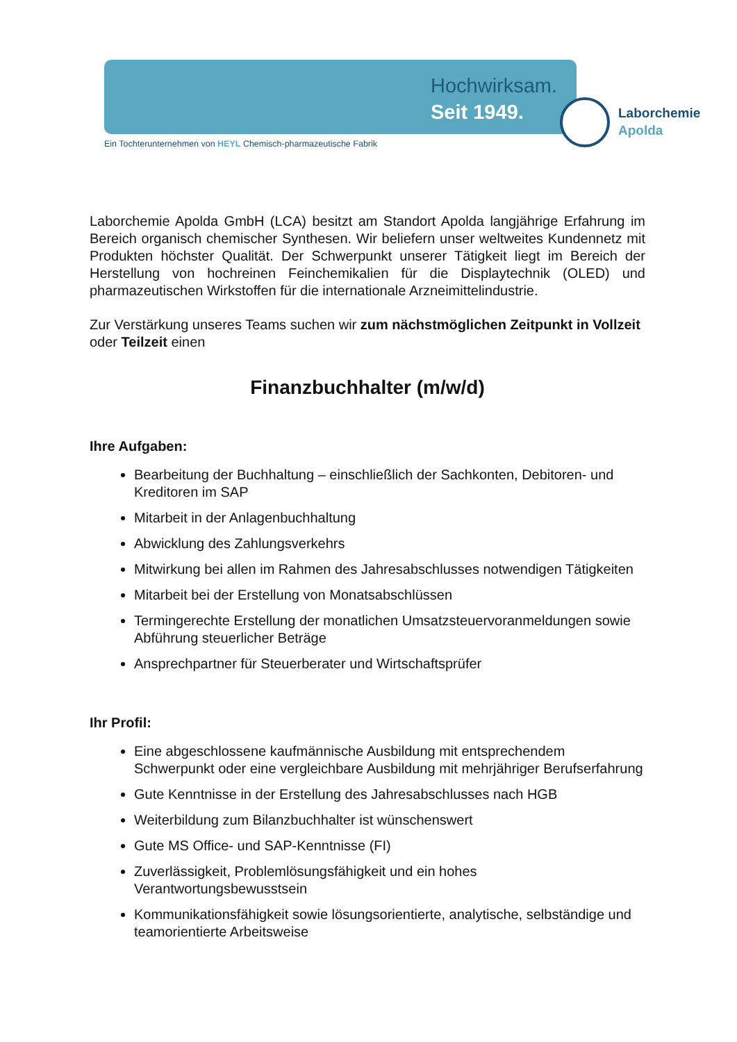Hochwirksam.
Seit 1949.
Laborchemie
Apolda
Ein Tochterunternehmen von HEYL Chemisch-pharmazeutische Fabrik
Laborchemie Apolda GmbH (LCA) besitzt am Standort Apolda langjährige Erfahrung im Bereich organisch chemischer Synthesen. Wir beliefern unser weltweites Kundennetz mit Produkten höchster Qualität. Der Schwerpunkt unserer Tätigkeit liegt im Bereich der Herstellung von hochreinen Feinchemikalien für die Displaytechnik (OLED) und pharmazeutischen Wirkstoffen für die internationale Arzneimittelindustrie.
Zur Verstärkung unseres Teams suchen wir zum nächstmöglichen Zeitpunkt in Vollzeit oder Teilzeit einen
Finanzbuchhalter (m/w/d)
Ihre Aufgaben:
Bearbeitung der Buchhaltung – einschließlich der Sachkonten, Debitoren- und Kreditoren im SAP
Mitarbeit in der Anlagenbuchhaltung
Abwicklung des Zahlungsverkehrs
Mitwirkung bei allen im Rahmen des Jahresabschlusses notwendigen Tätigkeiten
Mitarbeit bei der Erstellung von Monatsabschlüssen
Termingerechte Erstellung der monatlichen Umsatzsteuervoranmeldungen sowie Abführung steuerlicher Beträge
Ansprechpartner für Steuerberater und Wirtschaftsprüfer
Ihr Profil:
Eine abgeschlossene kaufmännische Ausbildung mit entsprechendem Schwerpunkt oder eine vergleichbare Ausbildung mit mehrjähriger Berufserfahrung
Gute Kenntnisse in der Erstellung des Jahresabschlusses nach HGB
Weiterbildung zum Bilanzbuchhalter ist wünschenswert
Gute MS Office- und SAP-Kenntnisse (FI)
Zuverlässigkeit, Problemlösungsfähigkeit und ein hohes Verantwortungsbewusstsein
Kommunikationsfähigkeit sowie lösungsorientierte, analytische, selbständige und teamorientierte Arbeitsweise